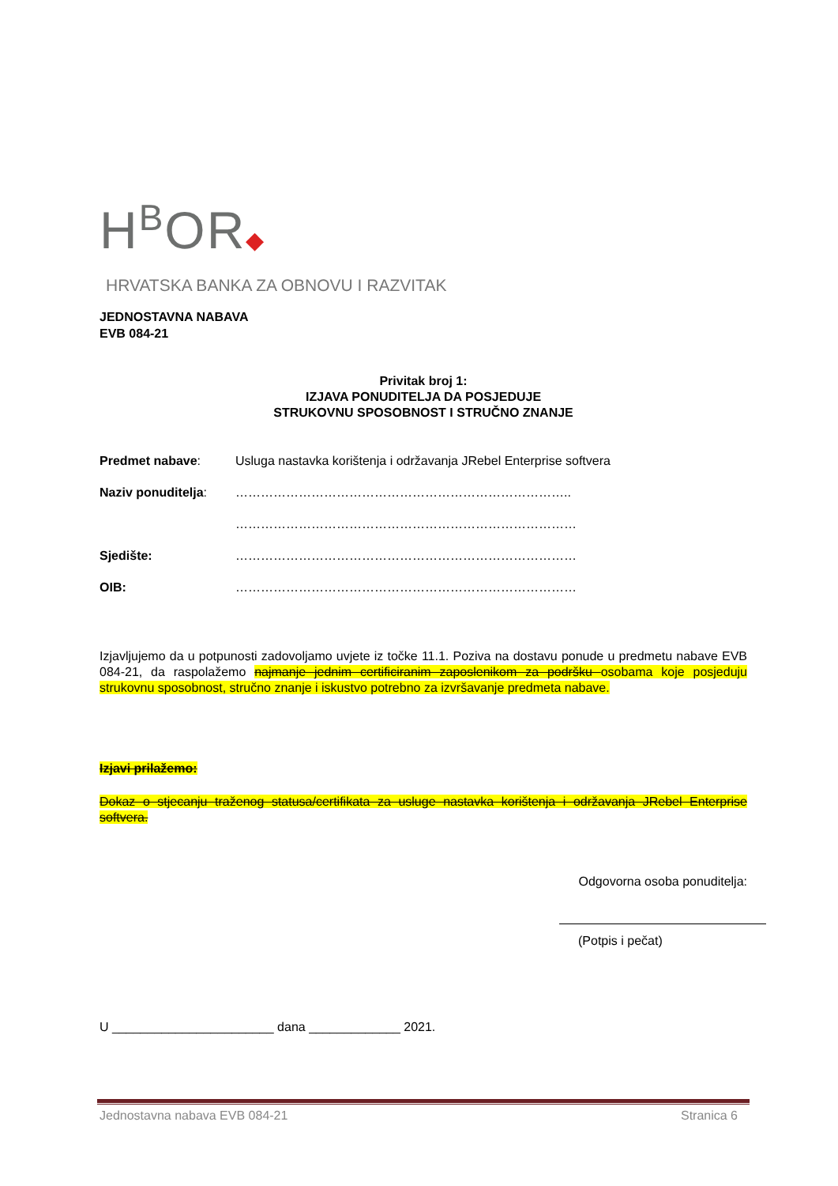H<sup>B</sup>OR◆
HRVATSKA BANKA ZA OBNOVU I RAZVITAK
JEDNOSTAVNA NABAVA
EVB 084-21
Privitak broj 1:
IZJAVA PONUDITELJA DA POSJEDUJE
STRUKOVNU SPOSOBNOST I STRUČNO ZNANJE
Predmet nabave: Usluga nastavka korištenja i održavanja JRebel Enterprise softvera
Naziv ponuditelja:
……………………………………………………………………..
………………………………………………………………………
Sjedište: ………………………………………………………………………
OIB: ………………………………………………………………………
Izjavljujemo da u potpunosti zadovoljamo uvjete iz točke 11.1. Poziva na dostavu ponude u predmetu nabave EVB 084-21, da raspolažemo najmanje jednim certificiranim zaposlenikom za podršku osobama koje posjeduju strukovnu sposobnost, stručno znanje i iskustvo potrebno za izvršavanje predmeta nabave.
Izjavi prilažemo:
Dokaz o stjecanju traženog statusa/certifikata za usluge nastavka korištenja i održavanja JRebel Enterprise softvera.
Odgovorna osoba ponuditelja:
(Potpis i pečat)
U _______________________ dana _____________ 2021.
Jednostavna nabava EVB 084-21 Stranica 6